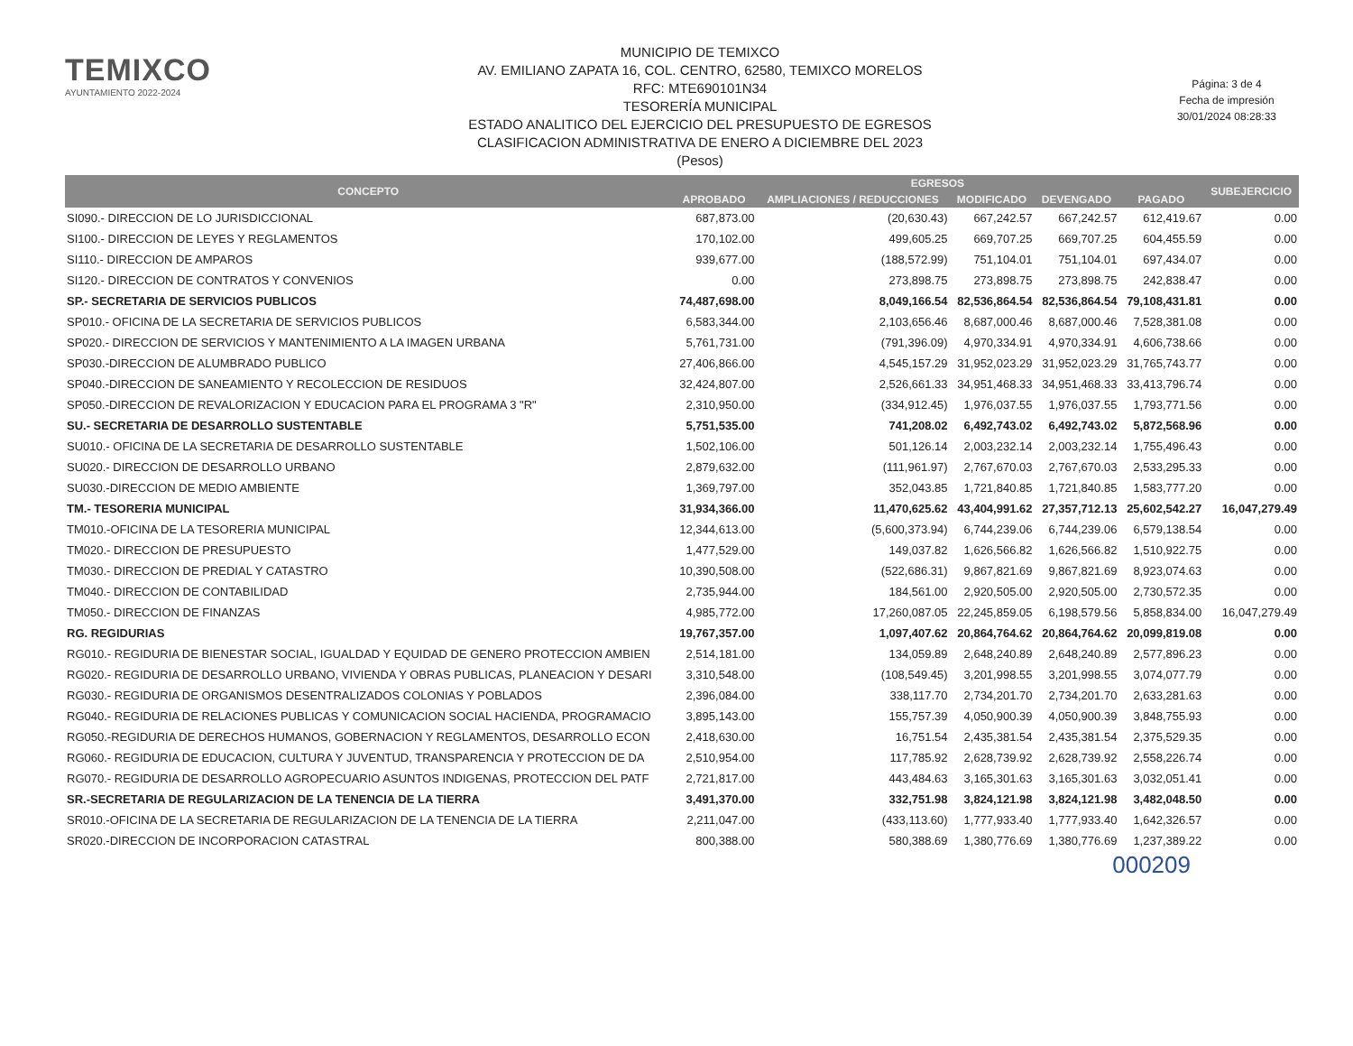TEMIXCO
AYUNTAMIENTO 2022-2024
MUNICIPIO DE TEMIXCO
AV. EMILIANO ZAPATA 16, COL. CENTRO, 62580, TEMIXCO MORELOS
RFC: MTE690101N34
TESORERÍA MUNICIPAL
ESTADO ANALITICO DEL EJERCICIO DEL PRESUPUESTO DE EGRESOS
CLASIFICACION ADMINISTRATIVA DE ENERO A DICIEMBRE DEL 2023
(Pesos)
Página: 3 de 4
Fecha de impresión
30/01/2024 08:28:33
| CONCEPTO | EGRESOS | | | | | SUBEJERCICIO |
| --- | --- | --- | --- | --- | --- | --- |
| | APROBADO | AMPLIACIONES / REDUCCIONES | MODIFICADO | DEVENGADO | PAGADO | |
| SI090.- DIRECCION DE LO JURISDICCIONAL | 687,873.00 | (20,630.43) | 667,242.57 | 667,242.57 | 612,419.67 | 0.00 |
| SI100.- DIRECCION DE LEYES Y REGLAMENTOS | 170,102.00 | 499,605.25 | 669,707.25 | 669,707.25 | 604,455.59 | 0.00 |
| SI110.- DIRECCION DE AMPAROS | 939,677.00 | (188,572.99) | 751,104.01 | 751,104.01 | 697,434.07 | 0.00 |
| SI120.- DIRECCION DE CONTRATOS Y CONVENIOS | 0.00 | 273,898.75 | 273,898.75 | 273,898.75 | 242,838.47 | 0.00 |
| SP.- SECRETARIA DE SERVICIOS PUBLICOS | 74,487,698.00 | 8,049,166.54 | 82,536,864.54 | 82,536,864.54 | 79,108,431.81 | 0.00 |
| SP010.- OFICINA DE LA SECRETARIA DE SERVICIOS PUBLICOS | 6,583,344.00 | 2,103,656.46 | 8,687,000.46 | 8,687,000.46 | 7,528,381.08 | 0.00 |
| SP020.- DIRECCION DE SERVICIOS Y MANTENIMIENTO A LA IMAGEN URBANA | 5,761,731.00 | (791,396.09) | 4,970,334.91 | 4,970,334.91 | 4,606,738.66 | 0.00 |
| SP030.-DIRECCION DE ALUMBRADO PUBLICO | 27,406,866.00 | 4,545,157.29 | 31,952,023.29 | 31,952,023.29 | 31,765,743.77 | 0.00 |
| SP040.-DIRECCION DE SANEAMIENTO Y RECOLECCION DE RESIDUOS | 32,424,807.00 | 2,526,661.33 | 34,951,468.33 | 34,951,468.33 | 33,413,796.74 | 0.00 |
| SP050.-DIRECCION DE REVALORIZACION Y EDUCACION PARA EL PROGRAMA 3 "R" | 2,310,950.00 | (334,912.45) | 1,976,037.55 | 1,976,037.55 | 1,793,771.56 | 0.00 |
| SU.- SECRETARIA DE DESARROLLO SUSTENTABLE | 5,751,535.00 | 741,208.02 | 6,492,743.02 | 6,492,743.02 | 5,872,568.96 | 0.00 |
| SU010.- OFICINA DE LA SECRETARIA DE DESARROLLO SUSTENTABLE | 1,502,106.00 | 501,126.14 | 2,003,232.14 | 2,003,232.14 | 1,755,496.43 | 0.00 |
| SU020.- DIRECCION DE DESARROLLO URBANO | 2,879,632.00 | (111,961.97) | 2,767,670.03 | 2,767,670.03 | 2,533,295.33 | 0.00 |
| SU030.-DIRECCION DE MEDIO AMBIENTE | 1,369,797.00 | 352,043.85 | 1,721,840.85 | 1,721,840.85 | 1,583,777.20 | 0.00 |
| TM.- TESORERIA MUNICIPAL | 31,934,366.00 | 11,470,625.62 | 43,404,991.62 | 27,357,712.13 | 25,602,542.27 | 16,047,279.49 |
| TM010.-OFICINA DE LA TESORERIA MUNICIPAL | 12,344,613.00 | (5,600,373.94) | 6,744,239.06 | 6,744,239.06 | 6,579,138.54 | 0.00 |
| TM020.- DIRECCION DE PRESUPUESTO | 1,477,529.00 | 149,037.82 | 1,626,566.82 | 1,626,566.82 | 1,510,922.75 | 0.00 |
| TM030.- DIRECCION DE PREDIAL Y CATASTRO | 10,390,508.00 | (522,686.31) | 9,867,821.69 | 9,867,821.69 | 8,923,074.63 | 0.00 |
| TM040.- DIRECCION DE CONTABILIDAD | 2,735,944.00 | 184,561.00 | 2,920,505.00 | 2,920,505.00 | 2,730,572.35 | 0.00 |
| TM050.- DIRECCION DE FINANZAS | 4,985,772.00 | 17,260,087.05 | 22,245,859.05 | 6,198,579.56 | 5,858,834.00 | 16,047,279.49 |
| RG. REGIDURIAS | 19,767,357.00 | 1,097,407.62 | 20,864,764.62 | 20,864,764.62 | 20,099,819.08 | 0.00 |
| RG010.- REGIDURIA DE BIENESTAR SOCIAL, IGUALDAD Y EQUIDAD DE GENERO PROTECCION AMBIEN | 2,514,181.00 | 134,059.89 | 2,648,240.89 | 2,648,240.89 | 2,577,896.23 | 0.00 |
| RG020.- REGIDURIA DE DESARROLLO URBANO, VIVIENDA Y OBRAS PUBLICAS, PLANEACION Y DESARI | 3,310,548.00 | (108,549.45) | 3,201,998.55 | 3,201,998.55 | 3,074,077.79 | 0.00 |
| RG030.- REGIDURIA DE ORGANISMOS DESENTRALIZADOS COLONIAS Y POBLADOS | 2,396,084.00 | 338,117.70 | 2,734,201.70 | 2,734,201.70 | 2,633,281.63 | 0.00 |
| RG040.- REGIDURIA DE RELACIONES PUBLICAS Y COMUNICACION SOCIAL HACIENDA, PROGRAMACIO | 3,895,143.00 | 155,757.39 | 4,050,900.39 | 4,050,900.39 | 3,848,755.93 | 0.00 |
| RG050.-REGIDURIA DE DERECHOS HUMANOS, GOBERNACION Y REGLAMENTOS, DESARROLLO ECON | 2,418,630.00 | 16,751.54 | 2,435,381.54 | 2,435,381.54 | 2,375,529.35 | 0.00 |
| RG060.- REGIDURIA DE EDUCACION, CULTURA Y JUVENTUD, TRANSPARENCIA Y PROTECCION DE DA | 2,510,954.00 | 117,785.92 | 2,628,739.92 | 2,628,739.92 | 2,558,226.74 | 0.00 |
| RG070.- REGIDURIA DE DESARROLLO AGROPECUARIO ASUNTOS INDIGENAS, PROTECCION DEL PATF | 2,721,817.00 | 443,484.63 | 3,165,301.63 | 3,165,301.63 | 3,032,051.41 | 0.00 |
| SR.-SECRETARIA DE REGULARIZACION DE LA TENENCIA DE LA TIERRA | 3,491,370.00 | 332,751.98 | 3,824,121.98 | 3,824,121.98 | 3,482,048.50 | 0.00 |
| SR010.-OFICINA DE LA SECRETARIA DE REGULARIZACION DE LA TENENCIA DE LA TIERRA | 2,211,047.00 | (433,113.60) | 1,777,933.40 | 1,777,933.40 | 1,642,326.57 | 0.00 |
| SR020.-DIRECCION DE INCORPORACION CATASTRAL | 800,388.00 | 580,388.69 | 1,380,776.69 | 1,380,776.69 | 1,237,389.22 | 0.00 |
000209